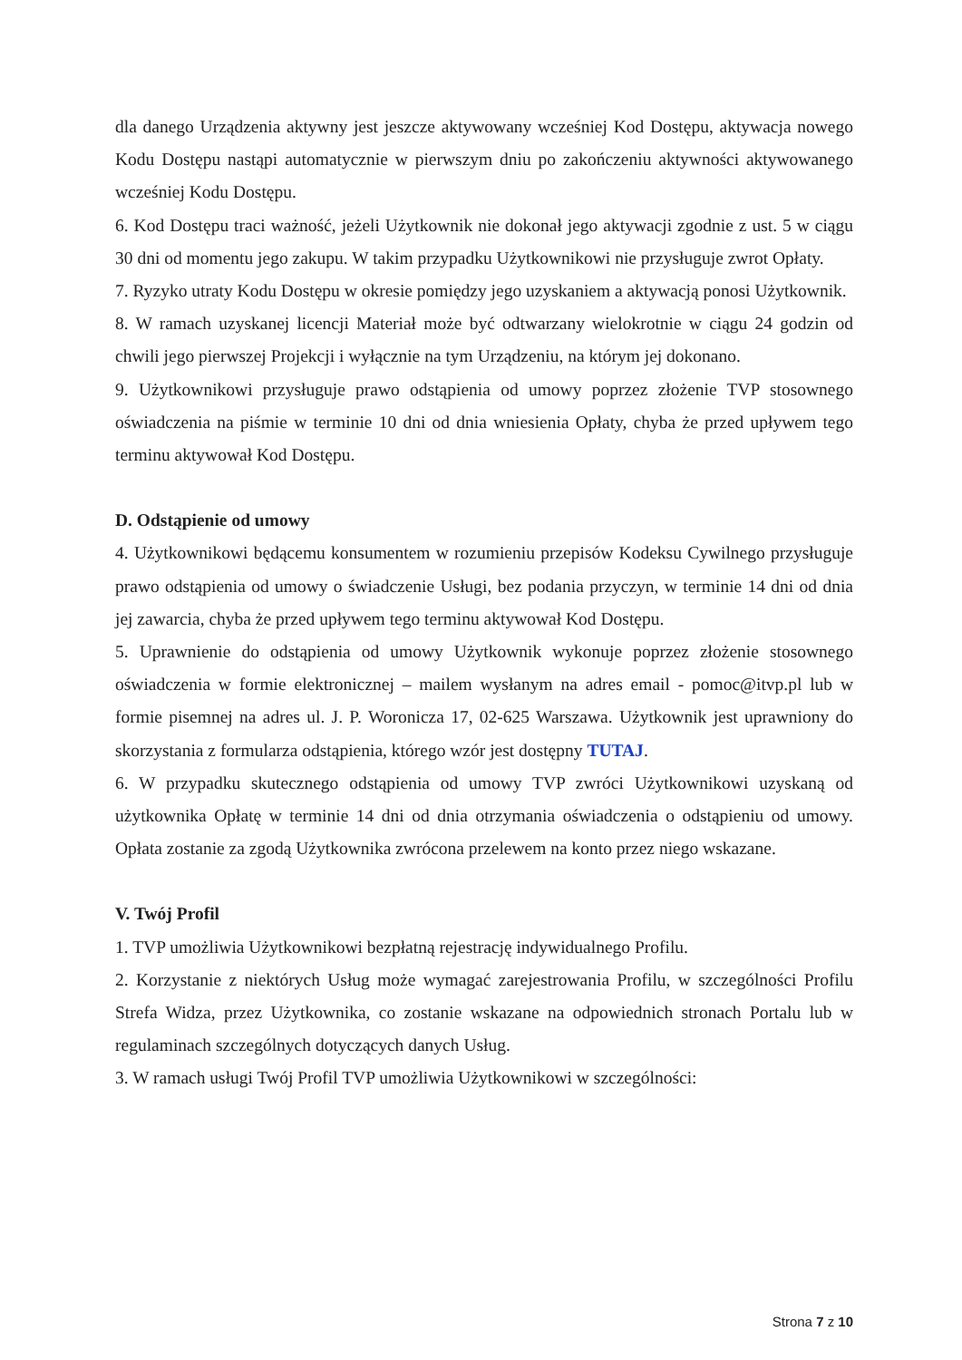dla danego Urządzenia aktywny jest jeszcze aktywowany wcześniej Kod Dostępu, aktywacja nowego Kodu Dostępu nastąpi automatycznie w pierwszym dniu po zakończeniu aktywności aktywowanego wcześniej Kodu Dostępu.
6. Kod Dostępu traci ważność, jeżeli Użytkownik nie dokonał jego aktywacji zgodnie z ust. 5 w ciągu 30 dni od momentu jego zakupu. W takim przypadku Użytkownikowi nie przysługuje zwrot Opłaty.
7. Ryzyko utraty Kodu Dostępu w okresie pomiędzy jego uzyskaniem a aktywacją ponosi Użytkownik.
8. W ramach uzyskanej licencji Materiał może być odtwarzany wielokrotnie w ciągu 24 godzin od chwili jego pierwszej Projekcji i wyłącznie na tym Urządzeniu, na którym jej dokonano.
9. Użytkownikowi przysługuje prawo odstąpienia od umowy poprzez złożenie TVP stosownego oświadczenia na piśmie w terminie 10 dni od dnia wniesienia Opłaty, chyba że przed upływem tego terminu aktywował Kod Dostępu.
D. Odstąpienie od umowy
4. Użytkownikowi będącemu konsumentem w rozumieniu przepisów Kodeksu Cywilnego przysługuje prawo odstąpienia od umowy o świadczenie Usługi, bez podania przyczyn, w terminie 14 dni od dnia jej zawarcia, chyba że przed upływem tego terminu aktywował Kod Dostępu.
5. Uprawnienie do odstąpienia od umowy Użytkownik wykonuje poprzez złożenie stosownego oświadczenia w formie elektronicznej – mailem wysłanym na adres email - pomoc@itvp.pl lub w formie pisemnej na adres ul. J. P. Woronicza 17, 02-625 Warszawa. Użytkownik jest uprawniony do skorzystania z formularza odstąpienia, którego wzór jest dostępny TUTAJ.
6. W przypadku skutecznego odstąpienia od umowy TVP zwróci Użytkownikowi uzyskaną od użytkownika Opłatę w terminie 14 dni od dnia otrzymania oświadczenia o odstąpieniu od umowy. Opłata zostanie za zgodą Użytkownika zwrócona przelewem na konto przez niego wskazane.
V. Twój Profil
1. TVP umożliwia Użytkownikowi bezpłatną rejestrację indywidualnego Profilu.
2. Korzystanie z niektórych Usług może wymagać zarejestrowania Profilu, w szczególności Profilu Strefa Widza, przez Użytkownika, co zostanie wskazane na odpowiednich stronach Portalu lub w regulaminach szczególnych dotyczących danych Usług.
3. W ramach usługi Twój Profil TVP umożliwia Użytkownikowi w szczególności:
Strona 7 z 10